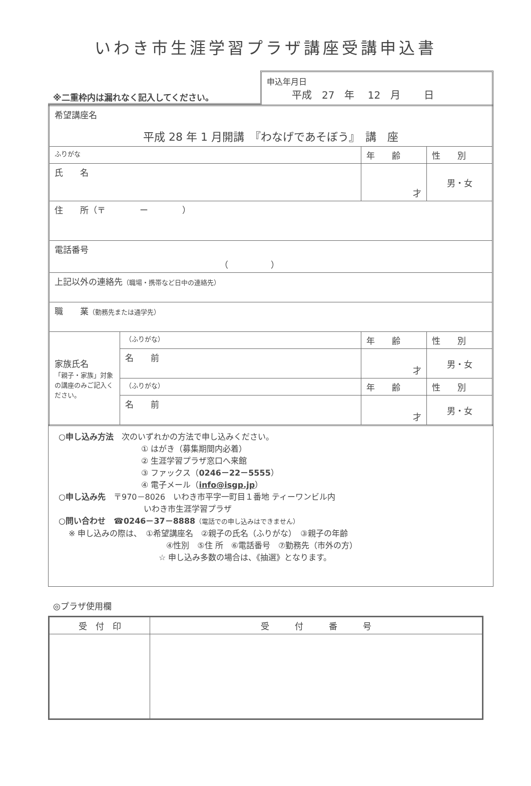いわき市生涯学習プラザ講座受講申込書
※二重枠内は漏れなく記入してください。
申込年月日
平成　27　年　 12　月　　 日
| 希望講座名 平成 28 年 1 月開講 『わなげであそぼう』 講 座 | | | |
| ふりがな | | 年 齢 | 性 別 |
| 氏 名 | | 才 | 男・女 |
| 住 所（〒 ー ） | | | |
| 電話番号 （ ） | | | |
| 上記以外の連絡先 （職場・携帯など日中の連絡先） | | | |
| 職 業 （勤務先または通学先） | | | |
| 家族氏名 「親子・家族」対象の講座のみご記入ください。 | （ふりがな） | 年 齢 | 性 別 |
| | 名 前 | 才 | 男・女 |
| | （ふりがな） | 年 齢 | 性 別 |
| | 名 前 | 才 | 男・女 |
○申し込み方法　次のいずれかの方法で申し込みください。
① はがき（募集期間内必着）
② 生涯学習プラザ窓口へ来館
③ ファックス（0246－22－5555）
④ 電子メール（info@isgp.jp）
○申し込み先　〒970－8026　いわき市平字一町目１番地 ティーワンビル内
いわき市生涯学習プラザ
○問い合わせ　☎0246－37－8888（電話での申し込みはできません）
※ 申し込みの際は、　①希望講座名　②親子の氏名（ふりがな）　③親子の年齢
④性別　⑤住 所　⑥電話番号　⑦勤務先（市外の方）
☆ 申し込み多数の場合は、《抽選》となります。
◎プラザ使用欄
| 受 付 印 | 受 付 番 号 |
| --- | --- |